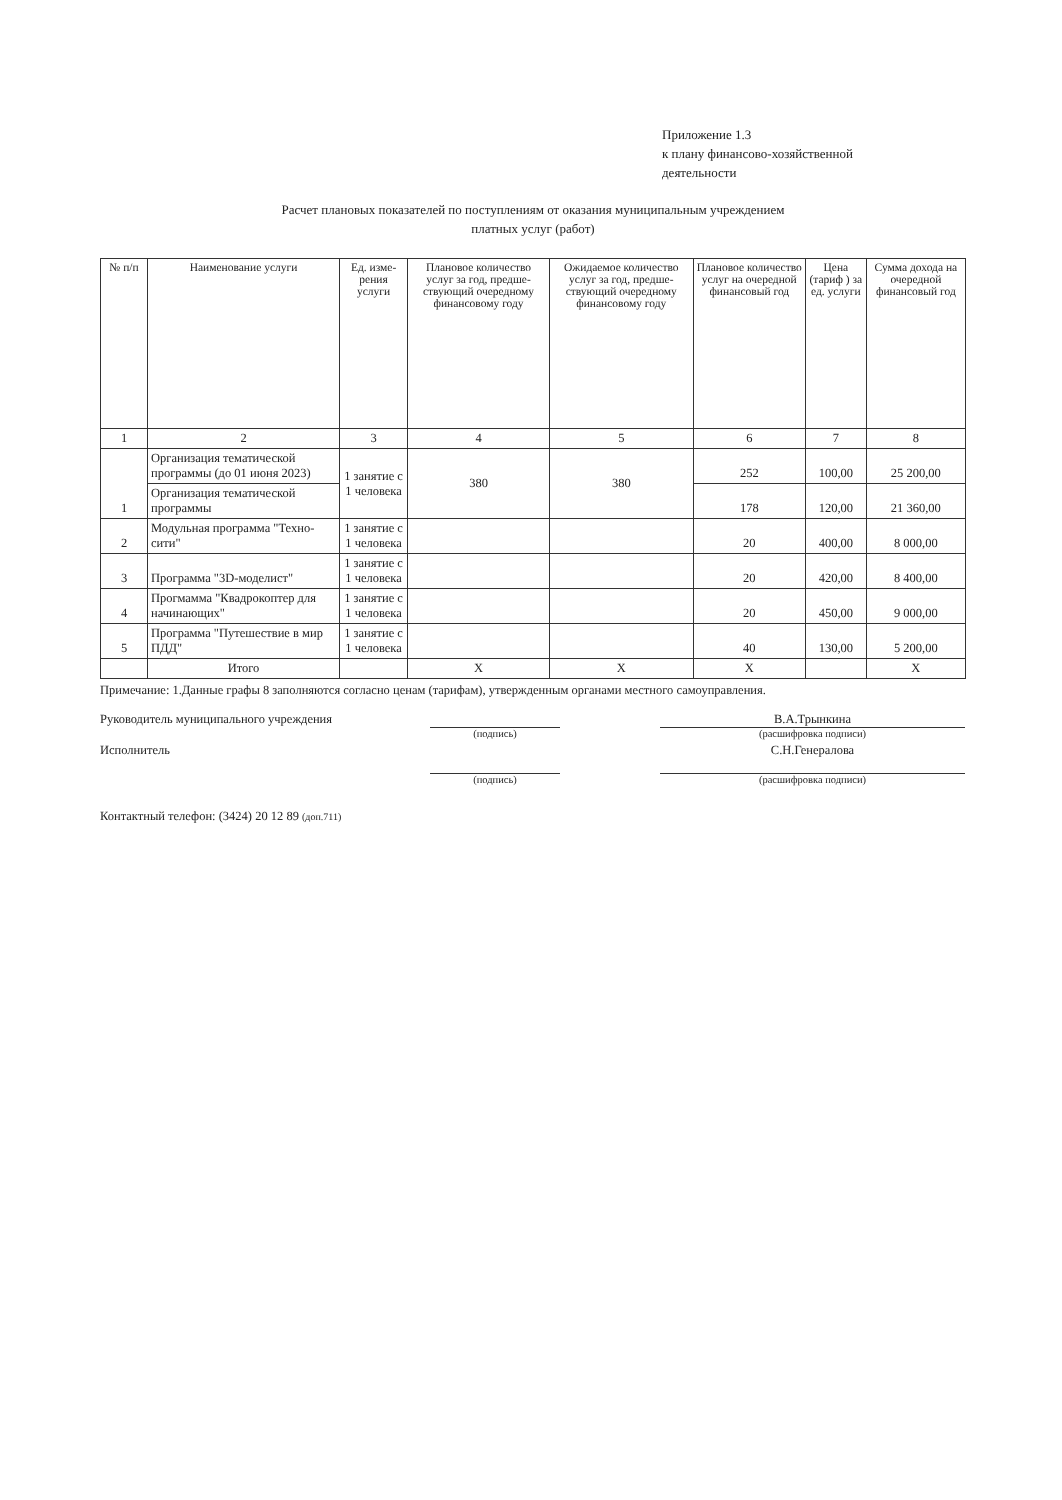Приложение 1.3
к плану финансово-хозяйственной
деятельности
Расчет плановых показателей по поступлениям от оказания муниципальным учреждением
платных услуг (работ)
| № п/п | Наименование услуги | Ед. изме-рения услуги | Плановое количество услуг за год, предше-ствующий очередному финансовому году | Ожидаемое количество услуг за год, предше-ствующий очередному финансовому году | Плановое количество услуг на очередной финансовый год | Цена (тариф ) за ед. услуги | Сумма дохода на очередной финансовый год |
| --- | --- | --- | --- | --- | --- | --- | --- |
| 1 | 2 | 3 | 4 | 5 | 6 | 7 | 8 |
| 1 | Организация тематической программы (до 01 июня 2023) | 1 занятие с 1 человека | 380 | 380 | 252 | 100,00 | 25 200,00 |
| | Организация тематической программы | | | | 178 | 120,00 | 21 360,00 |
| 2 | Модульная программа "Техно-сити" | 1 занятие с 1 человека | | | 20 | 400,00 | 8 000,00 |
| 3 | Программа "3D-моделист" | 1 занятие с 1 человека | | | 20 | 420,00 | 8 400,00 |
| 4 | Прогмамма "Квадрокоптер для начинающих" | 1 занятие с 1 человека | | | 20 | 450,00 | 9 000,00 |
| 5 | Программа "Путешествие в мир ПДД" | 1 занятие с 1 человека | | | 40 | 130,00 | 5 200,00 |
| | Итого | | X | X | X | | X |
Примечание: 1.Данные графы 8 заполняются согласно ценам (тарифам), утвержденным органами местного самоуправления.
Руководитель муниципального учреждения В.А.Трынкина
(подпись) (расшифровка подписи)
Исполнитель С.Н.Генералова
(подпись) (расшифровка подписи)
Контактный телефон: (3424) 20 12 89 (доп.711)